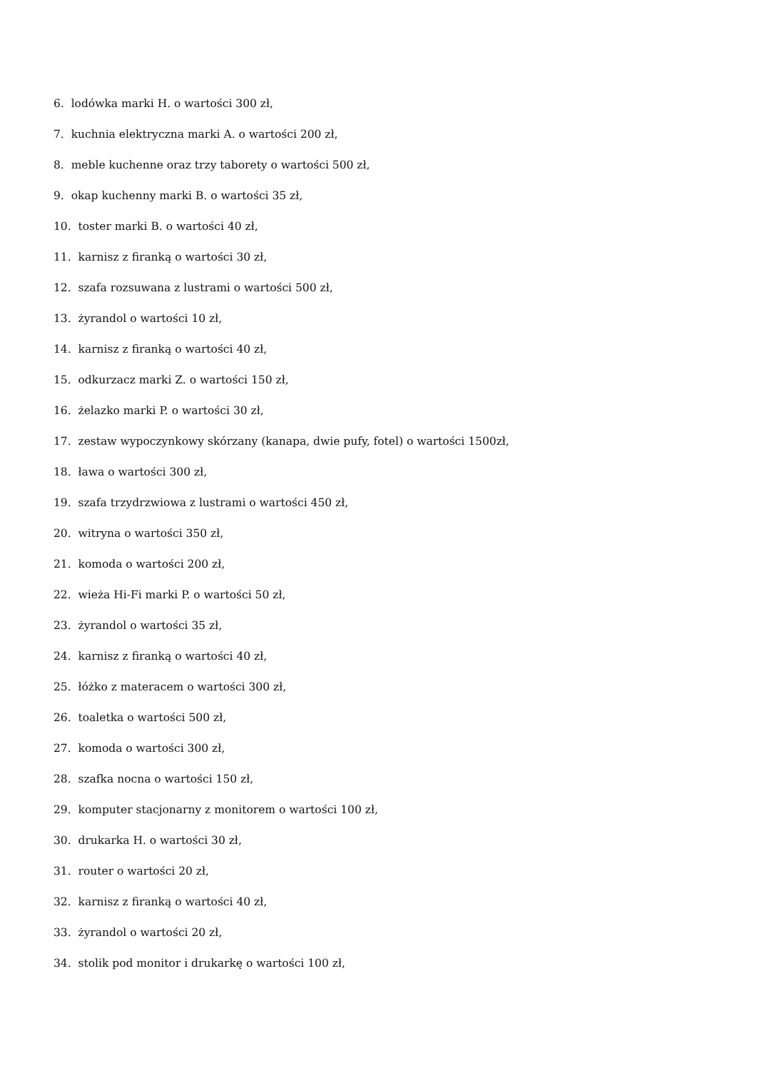6. lodówka marki H. o wartości 300 zł,
7. kuchnia elektryczna marki A. o wartości 200 zł,
8. meble kuchenne oraz trzy taborety o wartości 500 zł,
9. okap kuchenny marki B. o wartości 35 zł,
10. toster marki B. o wartości 40 zł,
11. karnisz z firanką o wartości 30 zł,
12. szafa rozsuwana z lustrami o wartości 500 zł,
13. żyrandol o wartości 10 zł,
14. karnisz z firanką o wartości 40 zł,
15. odkurzacz marki Z. o wartości 150 zł,
16. żelazko marki P. o wartości 30 zł,
17. zestaw wypoczynkowy skórzany (kanapa, dwie pufy, fotel) o wartości 1500zł,
18. ława o wartości 300 zł,
19. szafa trzydrzwiowa z lustrami o wartości 450 zł,
20. witryna o wartości 350 zł,
21. komoda o wartości 200 zł,
22. wieża Hi-Fi marki P. o wartości 50 zł,
23. żyrandol o wartości 35 zł,
24. karnisz z firanką o wartości 40 zł,
25. łóżko z materacem o wartości 300 zł,
26. toaletka o wartości 500 zł,
27. komoda o wartości 300 zł,
28. szafka nocna o wartości 150 zł,
29. komputer stacjonarny z monitorem o wartości 100 zł,
30. drukarka H. o wartości 30 zł,
31. router o wartości 20 zł,
32. karnisz z firanką o wartości 40 zł,
33. żyrandol o wartości 20 zł,
34. stolik pod monitor i drukarkę o wartości 100 zł,